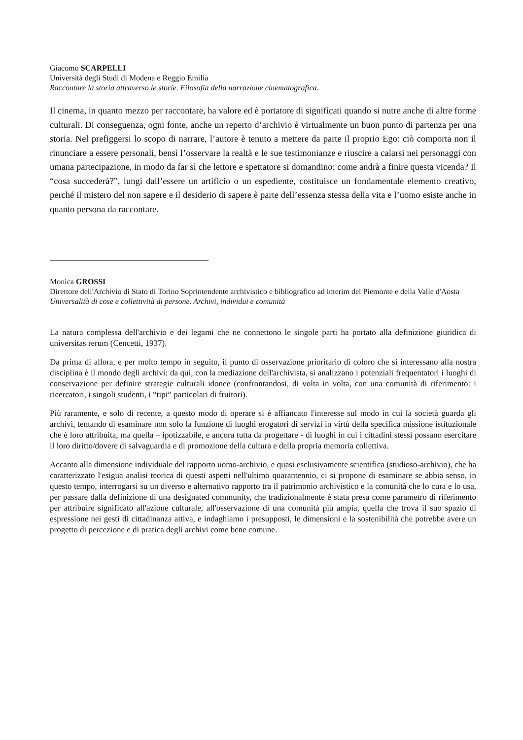Giacomo SCARPELLI
Università degli Studi di Modena e Reggio Emilia
Raccontare la storia attraverso le storie. Filosofia della narrazione cinematografica.
Il cinema, in quanto mezzo per raccontare, ha valore ed è portatore di significati quando si nutre anche di altre forme culturali. Di conseguenza, ogni fonte, anche un reperto d’archivio è virtualmente un buon punto di partenza per una storia. Nel prefiggersi lo scopo di narrare, l’autore è tenuto a mettere da parte il proprio Ego: ciò comporta non il rinunciare a essere personali, bensì l’osservare la realtà e le sue testimonianze e riuscire a calarsi nei personaggi con umana partecipazione, in modo da far sì che lettore e spettatore si domandino: come andrà a finire questa vicenda? Il “cosa succederà?”, lungi dall’essere un artificio o un espediente, costituisce un fondamentale elemento creativo, perché il mistero del non sapere e il desiderio di sapere è parte dell’essenza stessa della vita e l’uomo esiste anche in quanto persona da raccontare.
Monica GROSSI
Direttore dell'Archivio di Stato di Torino Soprintendente archivistico e bibliografico ad interim del Piemonte e della Valle d'Aosta
Universalità di cose e collettività di persone. Archivi, individui e comunità
La natura complessa dell'archivio e dei legami che ne connettono le singole parti ha portato alla definizione giuridica di universitas rerum (Cencetti, 1937).
Da prima di allora, e per molto tempo in seguito, il punto di osservazione prioritario di coloro che si interessano alla nostra disciplina è il mondo degli archivi: da qui, con la mediazione dell'archivista, si analizzano i potenziali frequentatori i luoghi di conservazione per definire strategie culturali idonee (confrontandosi, di volta in volta, con una comunità di riferimento: i ricercatori, i singoli studenti, i “tipi” particolari di fruitori).
Più raramente, e solo di recente, a questo modo di operare si è affiancato l'interesse sul modo in cui la società guarda gli archivi, tentando di esaminare non solo la funzione di luoghi erogatori di servizi in virtù della specifica missione istituzionale che è loro attribuita, ma quella – ipotizzabile, e ancora tutta da progettare - di luoghi in cui i cittadini stessi possano esercitare il loro diritto/dovere di salvaguardia e di promozione della cultura e della propria memoria collettiva.
Accanto alla dimensione individuale del rapporto uomo-archivio, e quasi esclusivamente scientifica (studioso-archivio), che ha caratterizzato l'esigua analisi teorica di questi aspetti nell'ultimo quarantennio, ci si propone di esaminare se abbia senso, in questo tempo, interrogarsi su un diverso e alternativo rapporto tra il patrimonio archivistico e la comunità che lo cura e lo usa, per passare dalla definizione di una designated community, che tradizionalmente è stata presa come parametro di riferimento per attribuire significato all'azione culturale, all'osservazione di una comunità più ampia, quella che trova il suo spazio di espressione nei gesti di cittadinanza attiva, e indaghiamo i presupposti, le dimensioni e la sostenibilità che potrebbe avere un progetto di percezione e di pratica degli archivi come bene comune.